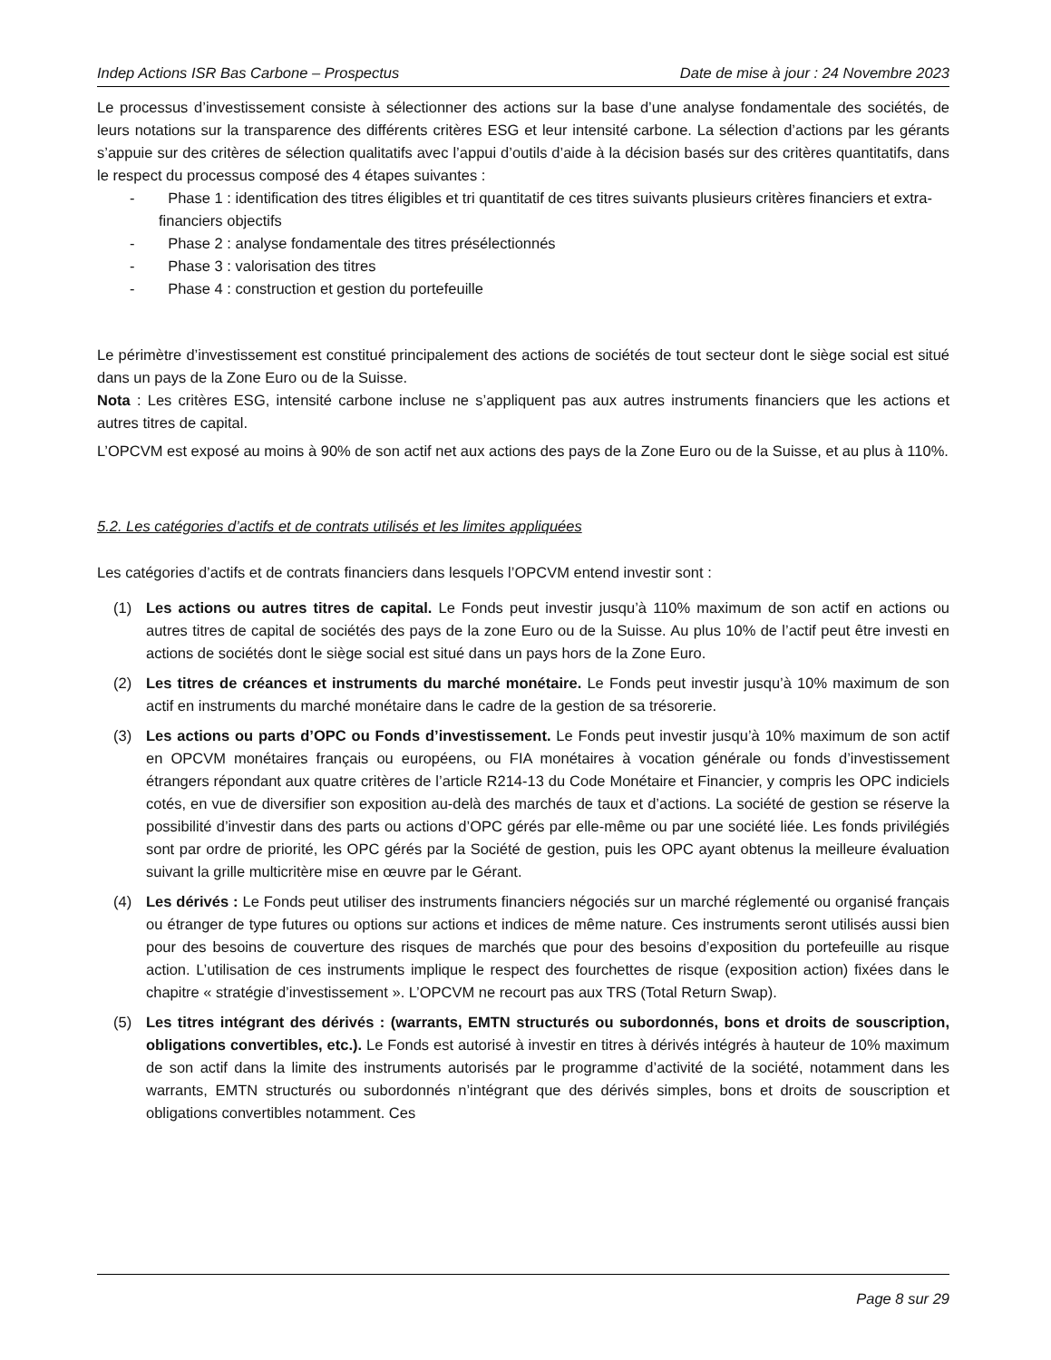Indep Actions ISR Bas Carbone – Prospectus Date de mise à jour : 24 Novembre 2023
Le processus d’investissement consiste à sélectionner des actions sur la base d’une analyse fondamentale des sociétés, de leurs notations sur la transparence des différents critères ESG et leur intensité carbone. La sélection d’actions par les gérants s’appuie sur des critères de sélection qualitatifs avec l’appui d’outils d’aide à la décision basés sur des critères quantitatifs, dans le respect du processus composé des 4 étapes suivantes :
- Phase 1 : identification des titres éligibles et tri quantitatif de ces titres suivants plusieurs critères financiers et extra-financiers objectifs
- Phase 2 : analyse fondamentale des titres présélectionnés
- Phase 3 : valorisation des titres
- Phase 4 : construction et gestion du portefeuille
Le périmètre d’investissement est constitué principalement des actions de sociétés de tout secteur dont le siège social est situé dans un pays de la Zone Euro ou de la Suisse.
Nota : Les critères ESG, intensité carbone incluse ne s’appliquent pas aux autres instruments financiers que les actions et autres titres de capital.
L’OPCVM est exposé au moins à 90% de son actif net aux actions des pays de la Zone Euro ou de la Suisse, et au plus à 110%.
5.2. Les catégories d’actifs et de contrats utilisés et les limites appliquées
Les catégories d’actifs et de contrats financiers dans lesquels l’OPCVM entend investir sont :
(1) Les actions ou autres titres de capital. Le Fonds peut investir jusqu’à 110% maximum de son actif en actions ou autres titres de capital de sociétés des pays de la zone Euro ou de la Suisse. Au plus 10% de l’actif peut être investi en actions de sociétés dont le siège social est situé dans un pays hors de la Zone Euro.
(2) Les titres de créances et instruments du marché monétaire. Le Fonds peut investir jusqu’à 10% maximum de son actif en instruments du marché monétaire dans le cadre de la gestion de sa trésorerie.
(3) Les actions ou parts d’OPC ou Fonds d’investissement. Le Fonds peut investir jusqu’à 10% maximum de son actif en OPCVM monétaires français ou européens, ou FIA monétaires à vocation générale ou fonds d’investissement étrangers répondant aux quatre critères de l’article R214-13 du Code Monétaire et Financier, y compris les OPC indiciels cotés, en vue de diversifier son exposition au-delà des marchés de taux et d’actions. La société de gestion se réserve la possibilité d’investir dans des parts ou actions d’OPC gérés par elle-même ou par une société liée. Les fonds privilégiés sont par ordre de priorité, les OPC gérés par la Société de gestion, puis les OPC ayant obtenus la meilleure évaluation suivant la grille multicritère mise en œuvre par le Gérant.
(4) Les dérivés : Le Fonds peut utiliser des instruments financiers négociés sur un marché réglementé ou organisé français ou étranger de type futures ou options sur actions et indices de même nature. Ces instruments seront utilisés aussi bien pour des besoins de couverture des risques de marchés que pour des besoins d’exposition du portefeuille au risque action. L’utilisation de ces instruments implique le respect des fourchettes de risque (exposition action) fixées dans le chapitre « stratégie d’investissement ». L’OPCVM ne recourt pas aux TRS (Total Return Swap).
(5) Les titres intégrant des dérivés : (warrants, EMTN structurés ou subordonnés, bons et droits de souscription, obligations convertibles, etc.). Le Fonds est autorisé à investir en titres à dérivés intégrés à hauteur de 10% maximum de son actif dans la limite des instruments autorisés par le programme d’activité de la société, notamment dans les warrants, EMTN structurés ou subordonnés n’intégrant que des dérivés simples, bons et droits de souscription et obligations convertibles notamment. Ces
Page 8 sur 29